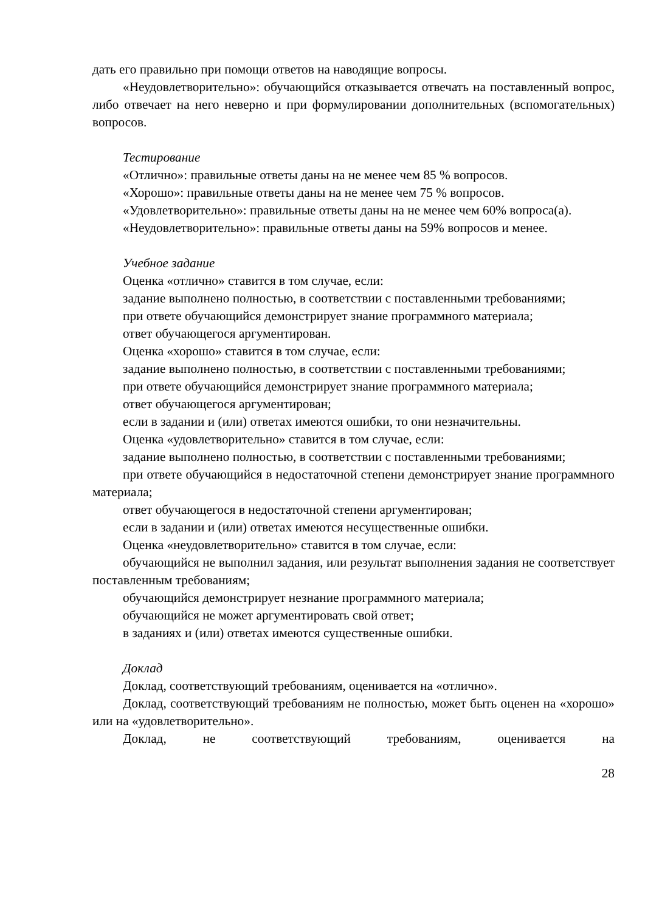дать его правильно при помощи ответов на наводящие вопросы.
«Неудовлетворительно»: обучающийся отказывается отвечать на поставленный вопрос, либо отвечает на него неверно и при формулировании дополнительных (вспомогательных) вопросов.
Тестирование
«Отлично»: правильные ответы даны на не менее чем 85 % вопросов.
«Хорошо»: правильные ответы даны на не менее чем 75 % вопросов.
«Удовлетворительно»: правильные ответы даны на не менее чем 60% вопроса(а).
«Неудовлетворительно»: правильные ответы даны на 59% вопросов и менее.
Учебное задание
Оценка «отлично» ставится в том случае, если:
задание выполнено полностью, в соответствии с поставленными требованиями;
при ответе обучающийся демонстрирует знание программного материала;
ответ обучающегося аргументирован.
Оценка «хорошо» ставится в том случае, если:
задание выполнено полностью, в соответствии с поставленными требованиями;
при ответе обучающийся демонстрирует знание программного материала;
ответ обучающегося аргументирован;
если в задании и (или) ответах имеются ошибки, то они незначительны.
Оценка «удовлетворительно» ставится в том случае, если:
задание выполнено полностью, в соответствии с поставленными требованиями;
при ответе обучающийся в недостаточной степени демонстрирует знание программного материала;
ответ обучающегося в недостаточной степени аргументирован;
если в задании и (или) ответах имеются несущественные ошибки.
Оценка «неудовлетворительно» ставится в том случае, если:
обучающийся не выполнил задания, или результат выполнения задания не соответствует поставленным требованиям;
обучающийся демонстрирует незнание программного материала;
обучающийся не может аргументировать свой ответ;
в заданиях и (или) ответах имеются существенные ошибки.
Доклад
Доклад, соответствующий требованиям, оценивается на «отлично».
Доклад, соответствующий требованиям не полностью, может быть оценен на «хорошо» или на «удовлетворительно».
Доклад, не соответствующий требованиям, оценивается на
28